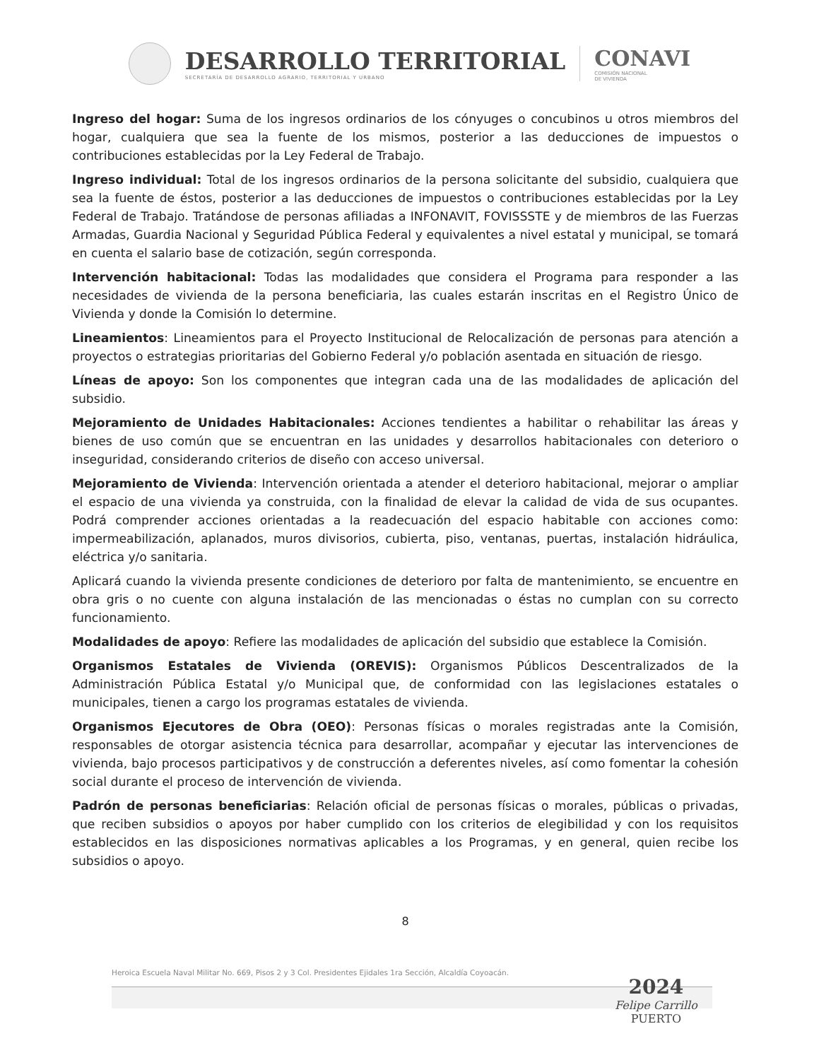DESARROLLO TERRITORIAL
SECRETARÍA DE DESARROLLO AGRARIO, TERRITORIAL Y URBANO
CONAVI
COMISIÓN NACIONAL
DE VIVIENDA
Ingreso del hogar: Suma de los ingresos ordinarios de los cónyuges o concubinos u otros miembros del hogar, cualquiera que sea la fuente de los mismos, posterior a las deducciones de impuestos o contribuciones establecidas por la Ley Federal de Trabajo.
Ingreso individual: Total de los ingresos ordinarios de la persona solicitante del subsidio, cualquiera que sea la fuente de éstos, posterior a las deducciones de impuestos o contribuciones establecidas por la Ley Federal de Trabajo. Tratándose de personas afiliadas a INFONAVIT, FOVISSSTE y de miembros de las Fuerzas Armadas, Guardia Nacional y Seguridad Pública Federal y equivalentes a nivel estatal y municipal, se tomará en cuenta el salario base de cotización, según corresponda.
Intervención habitacional: Todas las modalidades que considera el Programa para responder a las necesidades de vivienda de la persona beneficiaria, las cuales estarán inscritas en el Registro Único de Vivienda y donde la Comisión lo determine.
Lineamientos: Lineamientos para el Proyecto Institucional de Relocalización de personas para atención a proyectos o estrategias prioritarias del Gobierno Federal y/o población asentada en situación de riesgo.
Líneas de apoyo: Son los componentes que integran cada una de las modalidades de aplicación del subsidio.
Mejoramiento de Unidades Habitacionales: Acciones tendientes a habilitar o rehabilitar las áreas y bienes de uso común que se encuentran en las unidades y desarrollos habitacionales con deterioro o inseguridad, considerando criterios de diseño con acceso universal.
Mejoramiento de Vivienda: Intervención orientada a atender el deterioro habitacional, mejorar o ampliar el espacio de una vivienda ya construida, con la finalidad de elevar la calidad de vida de sus ocupantes. Podrá comprender acciones orientadas a la readecuación del espacio habitable con acciones como: impermeabilización, aplanados, muros divisorios, cubierta, piso, ventanas, puertas, instalación hidráulica, eléctrica y/o sanitaria.
Aplicará cuando la vivienda presente condiciones de deterioro por falta de mantenimiento, se encuentre en obra gris o no cuente con alguna instalación de las mencionadas o éstas no cumplan con su correcto funcionamiento.
Modalidades de apoyo: Refiere las modalidades de aplicación del subsidio que establece la Comisión.
Organismos Estatales de Vivienda (OREVIS): Organismos Públicos Descentralizados de la Administración Pública Estatal y/o Municipal que, de conformidad con las legislaciones estatales o municipales, tienen a cargo los programas estatales de vivienda.
Organismos Ejecutores de Obra (OEO): Personas físicas o morales registradas ante la Comisión, responsables de otorgar asistencia técnica para desarrollar, acompañar y ejecutar las intervenciones de vivienda, bajo procesos participativos y de construcción a deferentes niveles, así como fomentar la cohesión social durante el proceso de intervención de vivienda.
Padrón de personas beneficiarias: Relación oficial de personas físicas o morales, públicas o privadas, que reciben subsidios o apoyos por haber cumplido con los criterios de elegibilidad y con los requisitos establecidos en las disposiciones normativas aplicables a los Programas, y en general, quien recibe los subsidios o apoyo.
8
Heroica Escuela Naval Militar No. 669, Pisos 2 y 3 Col. Presidentes Ejidales 1ra Sección, Alcaldía Coyoacán.
2024
Felipe Carrillo
PUERTO